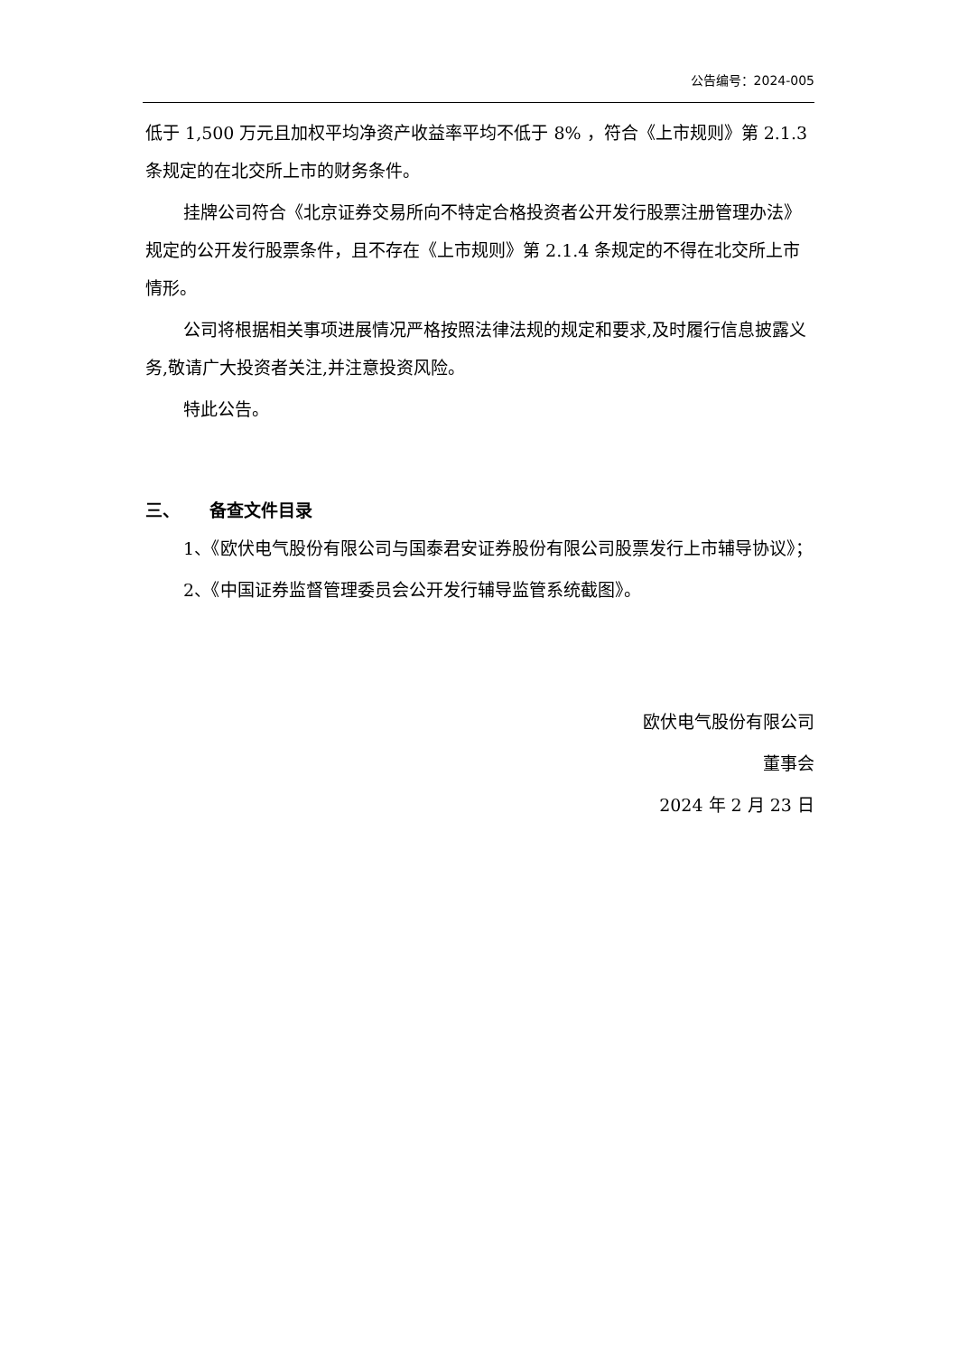公告编号：2024-005
低于 1,500 万元且加权平均净资产收益率平均不低于 8% ，符合《上市规则》第 2.1.3 条规定的在北交所上市的财务条件。
挂牌公司符合《北京证券交易所向不特定合格投资者公开发行股票注册管理办法》规定的公开发行股票条件，且不存在《上市规则》第 2.1.4 条规定的不得在北交所上市情形。
公司将根据相关事项进展情况严格按照法律法规的规定和要求,及时履行信息披露义务,敬请广大投资者关注,并注意投资风险。
特此公告。
三、 备查文件目录
1、《欧伏电气股份有限公司与国泰君安证券股份有限公司股票发行上市辅导协议》；
2、《中国证券监督管理委员会公开发行辅导监管系统截图》。
欧伏电气股份有限公司
董事会
2024 年 2 月 23 日